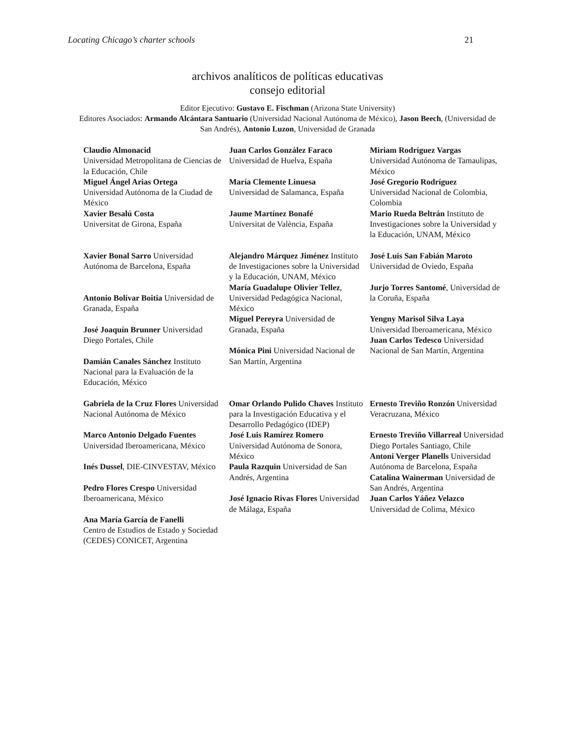Locating Chicago’s charter schools 21
archivos analíticos de políticas educativas
consejo editorial
Editor Ejecutivo: Gustavo E. Fischman (Arizona State University)
Editores Asociados: Armando Alcántara Santuario (Universidad Nacional Autónoma de México), Jason Beech, (Universidad de San Andrés), Antonio Luzon, Universidad de Granada
| Claudio Almonacid Universidad Metropolitana de Ciencias de la Educación, Chile Miguel Ángel Arias Ortega Universidad Autónoma de la Ciudad de México Xavier Besalú Costa Universitat de Girona, España | Juan Carlos González Faraco Universidad de Huelva, España María Clemente Linuesa Universidad de Salamanca, España Jaume Martínez Bonafé Universitat de València, España | Miriam Rodríguez Vargas Universidad Autónoma de Tamaulipas, México José Gregorio Rodríguez Universidad Nacional de Colombia, Colombia Mario Rueda Beltrán Instituto de Investigaciones sobre la Universidad y la Educación, UNAM, México |
| Xavier Bonal Sarro Universidad Autónoma de Barcelona, España Antonio Bolívar Boitia Universidad de Granada, España José Joaquín Brunner Universidad Diego Portales, Chile Damián Canales Sánchez Instituto Nacional para la Evaluación de la Educación, México | Alejandro Márquez Jiménez Instituto de Investigaciones sobre la Universidad y la Educación, UNAM, México María Guadalupe Olivier Tellez , Universidad Pedagógica Nacional, México Miguel Pereyra Universidad de Granada, España Mónica Pini Universidad Nacional de San Martín, Argentina | José Luis San Fabián Maroto Universidad de Oviedo, España Jurjo Torres Santomé , Universidad de la Coruña, España Yengny Marisol Silva Laya Universidad Iberoamericana, México Juan Carlos Tedesco Universidad Nacional de San Martín, Argentina |
| Gabriela de la Cruz Flores Universidad Nacional Autónoma de México Marco Antonio Delgado Fuentes Universidad Iberoamericana, México Inés Dussel , DIE-CINVESTAV, México Pedro Flores Crespo Universidad Iberoamericana, México Ana María García de Fanelli Centro de Estudios de Estado y Sociedad (CEDES) CONICET, Argentina | Omar Orlando Pulido Chaves Instituto para la Investigación Educativa y el Desarrollo Pedagógico (IDEP) José Luis Ramírez Romero Universidad Autónoma de Sonora, México Paula Razquin Universidad de San Andrés, Argentina José Ignacio Rivas Flores Universidad de Málaga, España | Ernesto Treviño Ronzón Universidad Veracruzana, México Ernesto Treviño Villarreal Universidad Diego Portales Santiago, Chile Antoni Verger Planells Universidad Autónoma de Barcelona, España Catalina Wainerman Universidad de San Andrés, Argentina Juan Carlos Yáñez Velazco Universidad de Colima, México |